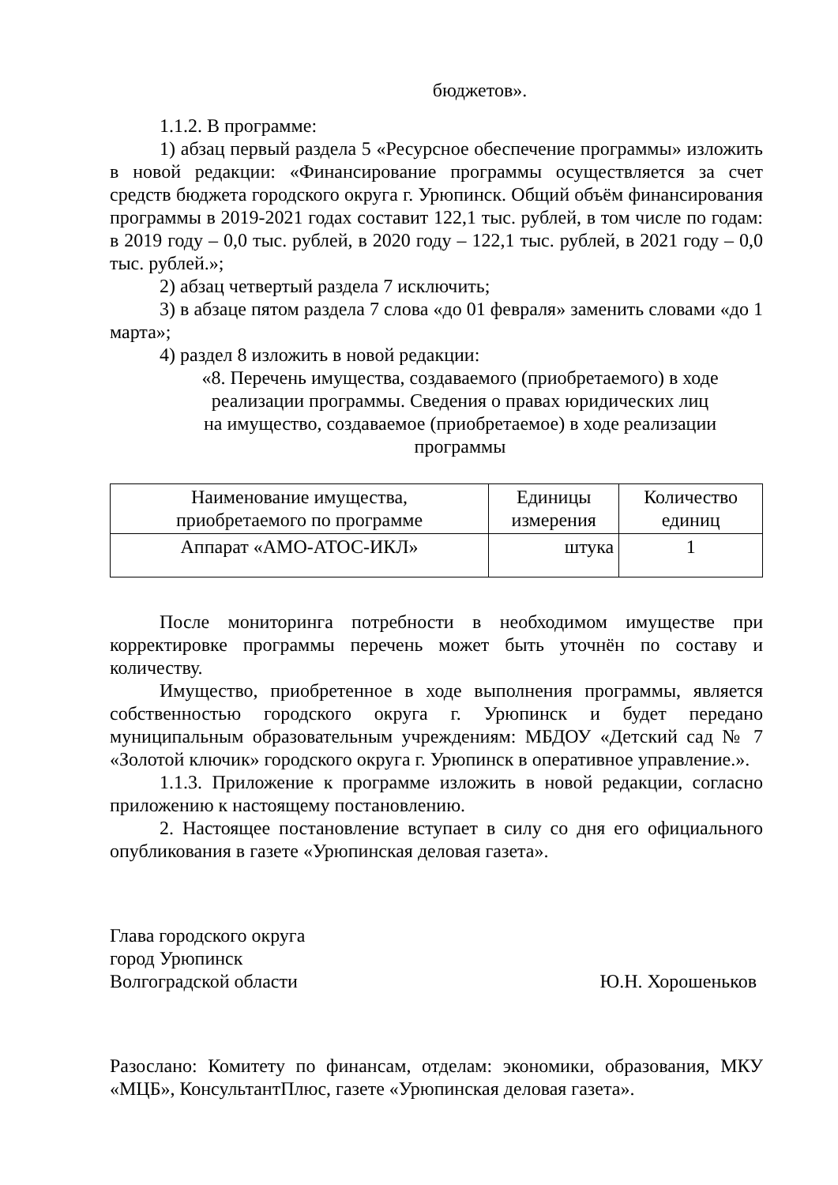бюджетов».
1.1.2. В программе:
1) абзац первый раздела 5 «Ресурсное обеспечение программы» изложить в новой редакции: «Финансирование программы осуществляется за счет средств бюджета городского округа г. Урюпинск. Общий объём финансирования программы в 2019-2021 годах составит 122,1 тыс. рублей, в том числе по годам: в 2019 году – 0,0 тыс. рублей, в 2020 году – 122,1 тыс. рублей, в 2021 году – 0,0 тыс. рублей.»;
2) абзац четвертый раздела 7 исключить;
3) в абзаце пятом раздела 7 слова «до 01 февраля» заменить словами «до 1 марта»;
4) раздел 8 изложить в новой редакции:
«8. Перечень имущества, создаваемого (приобретаемого) в ходе
реализации программы. Сведения о правах юридических лиц
на имущество, создаваемое (приобретаемое) в ходе реализации
программы
| Наименование имущества, приобретаемого по программе | Единицы измерения | Количество единиц |
| Аппарат «АМО-АТОС-ИКЛ» | штука | 1 |
После мониторинга потребности в необходимом имуществе при корректировке программы перечень может быть уточнён по составу и количеству.
Имущество, приобретенное в ходе выполнения программы, является собственностью городского округа г. Урюпинск и будет передано муниципальным образовательным учреждениям: МБДОУ «Детский сад № 7 «Золотой ключик» городского округа г. Урюпинск в оперативное управление.».
1.1.3. Приложение к программе изложить в новой редакции, согласно приложению к настоящему постановлению.
2. Настоящее постановление вступает в силу со дня его официального опубликования в газете «Урюпинская деловая газета».
Глава городского округа
город Урюпинск
Волгоградской области
Ю.Н. Хорошеньков
Разослано: Комитету по финансам, отделам: экономики, образования, МКУ «МЦБ», КонсультантПлюс, газете «Урюпинская деловая газета».